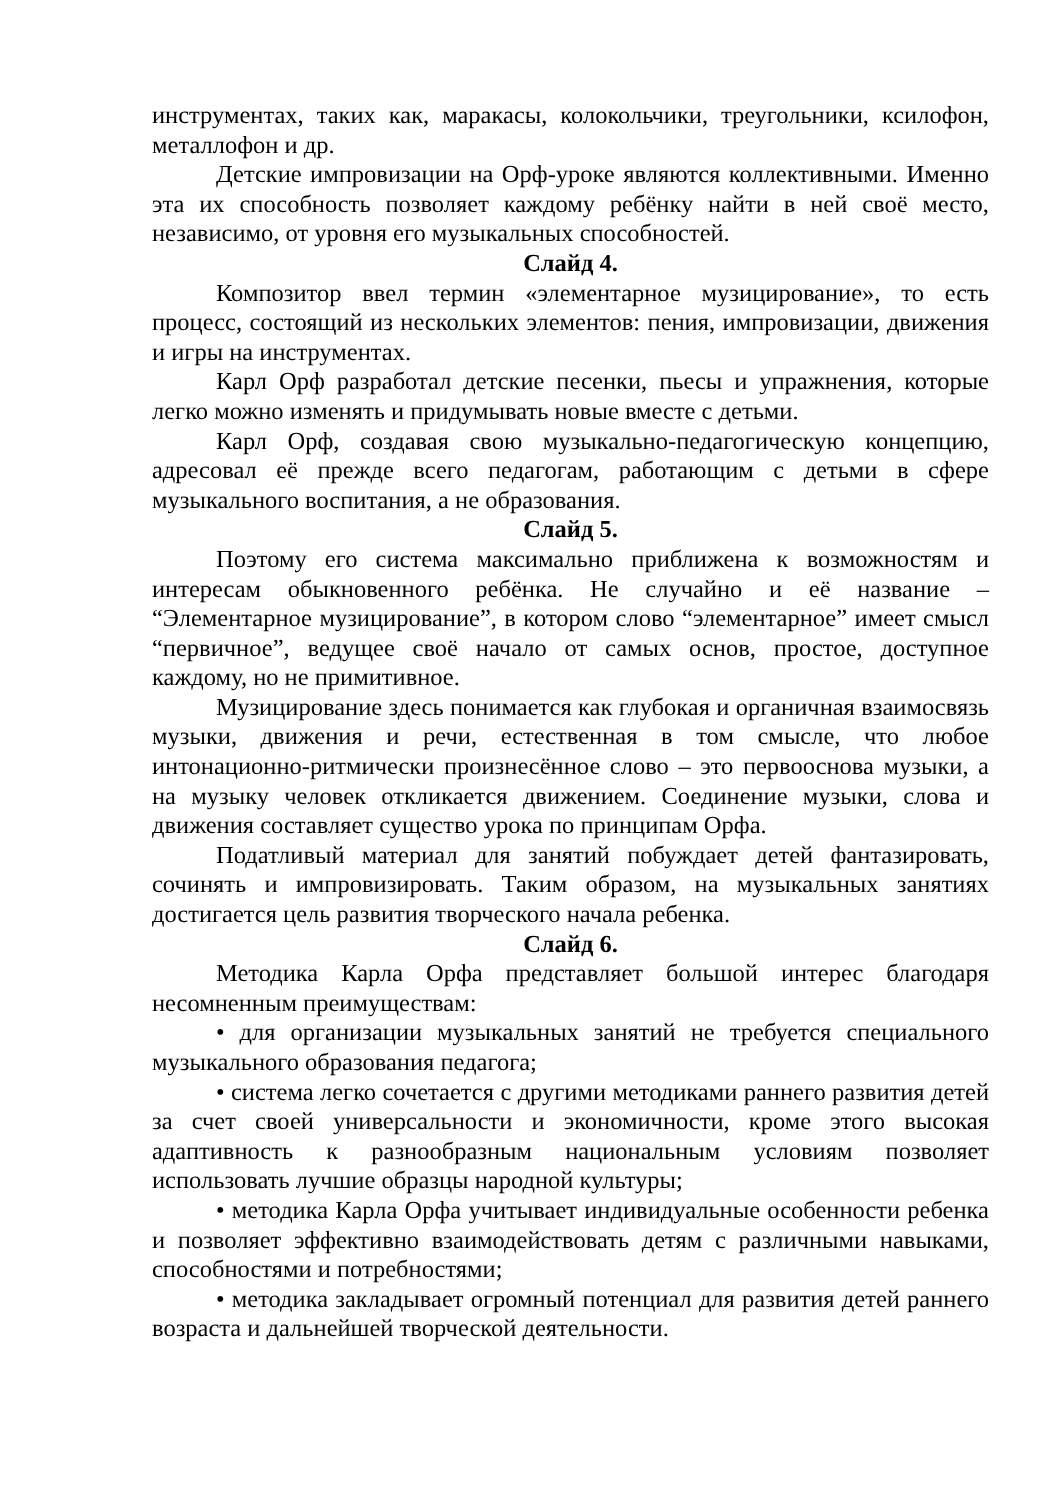инструментах, таких как, маракасы, колокольчики, треугольники, ксилофон, металлофон и др.
Детские импровизации на Орф-уроке являются коллективными. Именно эта их способность позволяет каждому ребёнку найти в ней своё место, независимо, от уровня его музыкальных способностей.
Слайд 4.
Композитор ввел термин «элементарное музицирование», то есть процесс, состоящий из нескольких элементов: пения, импровизации, движения и игры на инструментах.
Карл Орф разработал детские песенки, пьесы и упражнения, которые легко можно изменять и придумывать новые вместе с детьми.
Карл Орф, создавая свою музыкально-педагогическую концепцию, адресовал её прежде всего педагогам, работающим с детьми в сфере музыкального воспитания, а не образования.
Слайд 5.
Поэтому его система максимально приближена к возможностям и интересам обыкновенного ребёнка. Не случайно и её название – “Элементарное музицирование”, в котором слово “элементарное” имеет смысл “первичное”, ведущее своё начало от самых основ, простое, доступное каждому, но не примитивное.
Музицирование здесь понимается как глубокая и органичная взаимосвязь музыки, движения и речи, естественная в том смысле, что любое интонационно-ритмически произнесённое слово – это первооснова музыки, а на музыку человек откликается движением. Соединение музыки, слова и движения составляет существо урока по принципам Орфа.
Податливый материал для занятий побуждает детей фантазировать, сочинять и импровизировать. Таким образом, на музыкальных занятиях достигается цель развития творческого начала ребенка.
Слайд 6.
Методика Карла Орфа представляет большой интерес благодаря несомненным преимуществам:
• для организации музыкальных занятий не требуется специального музыкального образования педагога;
• система легко сочетается с другими методиками раннего развития детей за счет своей универсальности и экономичности, кроме этого высокая адаптивность к разнообразным национальным условиям позволяет использовать лучшие образцы народной культуры;
• методика Карла Орфа учитывает индивидуальные особенности ребенка и позволяет эффективно взаимодействовать детям с различными навыками, способностями и потребностями;
• методика закладывает огромный потенциал для развития детей раннего возраста и дальнейшей творческой деятельности.